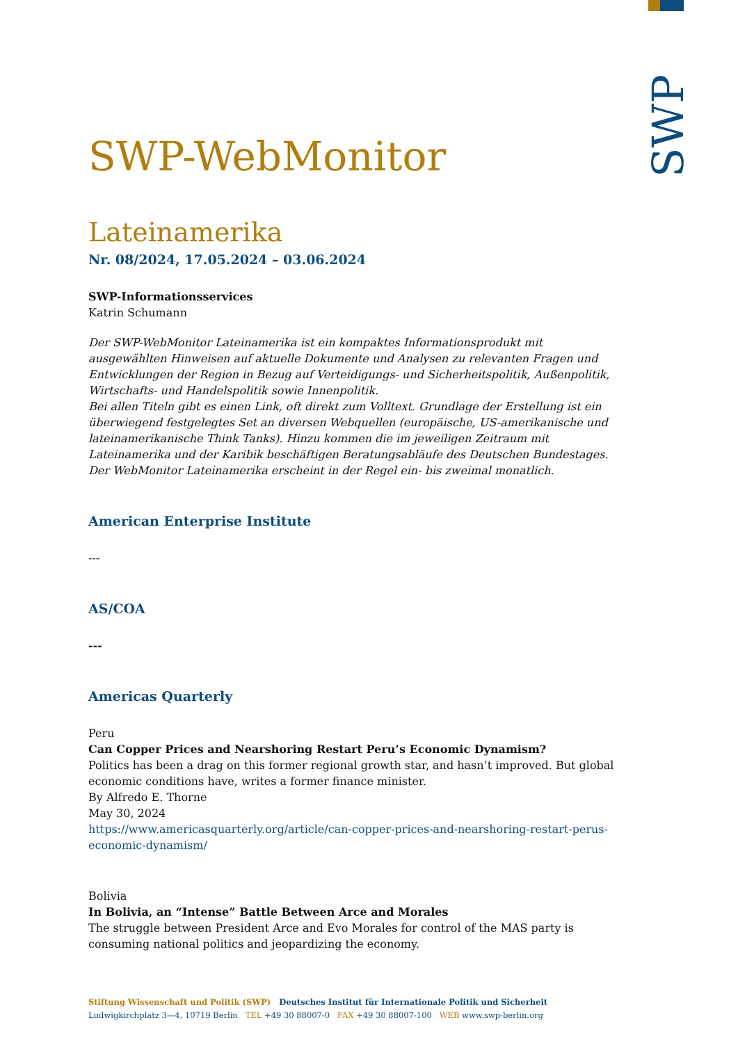SWP
SWP-WebMonitor
Lateinamerika
Nr. 08/2024, 17.05.2024 – 03.06.2024
SWP-Informationsservices
Katrin Schumann
Der SWP-WebMonitor Lateinamerika ist ein kompaktes Informationsprodukt mit ausgewählten Hinweisen auf aktuelle Dokumente und Analysen zu relevanten Fragen und Entwicklungen der Region in Bezug auf Verteidigungs- und Sicherheitspolitik, Außenpolitik, Wirtschafts- und Handelspolitik sowie Innenpolitik.
Bei allen Titeln gibt es einen Link, oft direkt zum Volltext. Grundlage der Erstellung ist ein überwiegend festgelegtes Set an diversen Webquellen (europäische, US-amerikanische und lateinamerikanische Think Tanks). Hinzu kommen die im jeweiligen Zeitraum mit Lateinamerika und der Karibik beschäftigen Beratungsabläufe des Deutschen Bundestages. Der WebMonitor Lateinamerika erscheint in der Regel ein- bis zweimal monatlich.
American Enterprise Institute
---
AS/COA
---
Americas Quarterly
Peru
Can Copper Prices and Nearshoring Restart Peru’s Economic Dynamism?
Politics has been a drag on this former regional growth star, and hasn’t improved. But global economic conditions have, writes a former finance minister.
By Alfredo E. Thorne
May 30, 2024
https://www.americasquarterly.org/article/can-copper-prices-and-nearshoring-restart-perus-economic-dynamism/
Bolivia
In Bolivia, an “Intense” Battle Between Arce and Morales
The struggle between President Arce and Evo Morales for control of the MAS party is consuming national politics and jeopardizing the economy.
Stiftung Wissenschaft und Politik (SWP) Deutsches Institut für Internationale Politik und Sicherheit
Ludwigkirchplatz 3—4, 10719 Berlin TEL +49 30 88007-0 FAX +49 30 88007-100 WEB www.swp-berlin.org